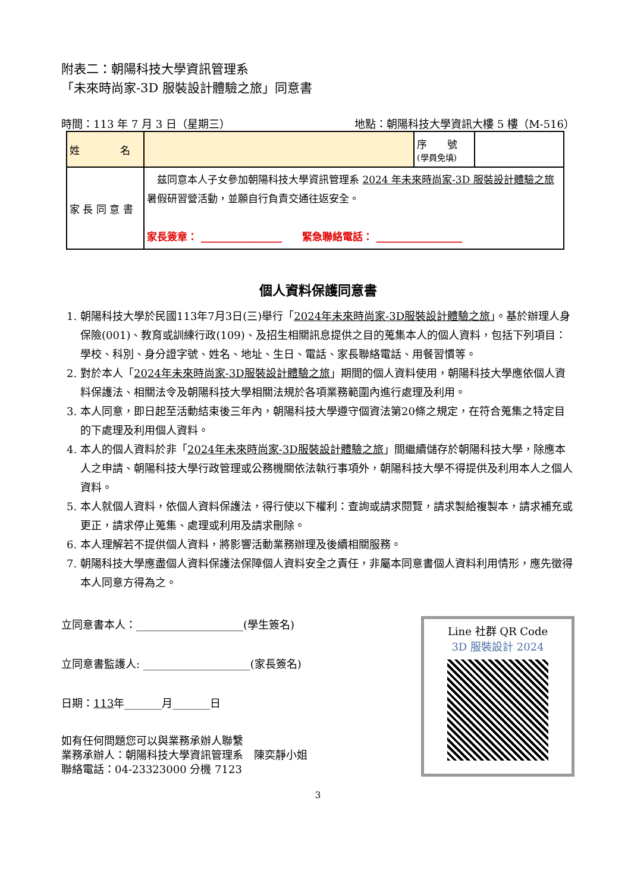附表二：朝陽科技大學資訊管理系
「未來時尚家-3D 服裝設計體驗之旅」同意書
時間：113 年 7 月 3 日（星期三） 地點：朝陽科技大學資訊大樓 5 樓（M-516）
| 姓 名 | | 序 號 (學員免填) | |
| 家 長 同 意 書 | 兹同意本人子女參加朝陽科技大學資訊管理系 2024 年未來時尚家-3D 服裝設計體驗之旅 暑假研習營活動，並願自行負責交通往返安全。 家長簽章： ________________ 緊急聯絡電話： _________________ | | |
個人資料保護同意書
1. 朝陽科技大學於民國113年7月3日(三)舉行「2024年未來時尚家-3D服裝設計體驗之旅」。基於辦理人身保險(001)、教育或訓練行政(109)、及招生相關訊息提供之目的蒐集本人的個人資料，包括下列項目：學校、科別、身分證字號、姓名、地址、生日、電話、家長聯絡電話、用餐習慣等。
2. 對於本人「2024年未來時尚家-3D服裝設計體驗之旅」期間的個人資料使用，朝陽科技大學應依個人資料保護法、相關法令及朝陽科技大學相關法規於各項業務範圍內進行處理及利用。
3. 本人同意，即日起至活動結束後三年內，朝陽科技大學遵守個資法第20條之規定，在符合蒐集之特定目的下處理及利用個人資料。
4. 本人的個人資料於非「2024年未來時尚家-3D服裝設計體驗之旅」間繼續儲存於朝陽科技大學，除應本人之申請、朝陽科技大學行政管理或公務機關依法執行事項外，朝陽科技大學不得提供及利用本人之個人資料。
5. 本人就個人資料，依個人資料保護法，得行使以下權利：查詢或請求閱覽，請求製給複製本，請求補充或更正，請求停止蒐集、處理或利用及請求刪除。
6. 本人理解若不提供個人資料，將影響活動業務辦理及後續相關服務。
7. 朝陽科技大學應盡個人資料保護法保障個人資料安全之責任，非屬本同意書個人資料利用情形，應先徵得本人同意方得為之。
立同意書本人：____________________(學生簽名)
立同意書監護人: ____________________(家長簽名)
日期：113年_______月_______日
如有任何問題您可以與業務承辦人聯繫
業務承辦人：朝陽科技大學資訊管理系　陳奕靜小姐
聯絡電話：04-23323000 分機 7123
Line 社群 QR Code
3D 服裝設計 2024
3